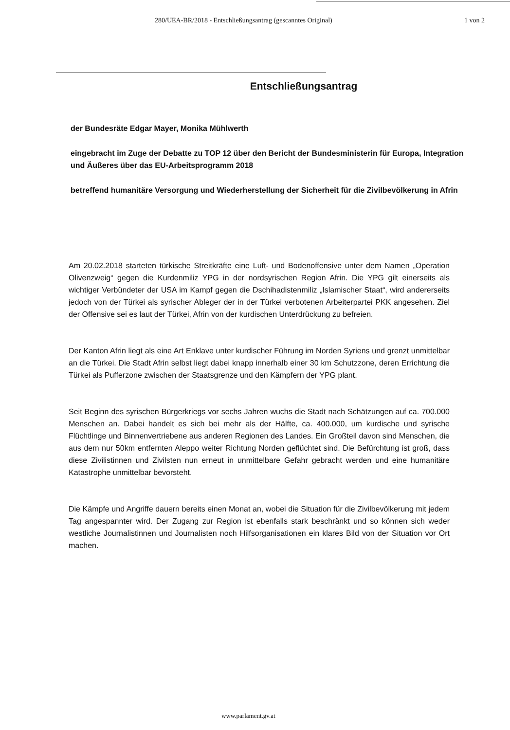280/UEA-BR/2018 - Entschließungsantrag (gescanntes Original) 1 von 2
Entschließungsantrag
der Bundesräte Edgar Mayer, Monika Mühlwerth
eingebracht im Zuge der Debatte zu TOP 12 über den Bericht der Bundesministerin für Europa, Integration und Äußeres über das EU-Arbeitsprogramm 2018
betreffend humanitäre Versorgung und Wiederherstellung der Sicherheit für die Zivilbevölkerung in Afrin
Am 20.02.2018 starteten türkische Streitkräfte eine Luft- und Bodenoffensive unter dem Namen „Operation Olivenzweig“ gegen die Kurdenmiliz YPG in der nordsyrischen Region Afrin. Die YPG gilt einerseits als wichtiger Verbündeter der USA im Kampf gegen die Dschihadistenmiliz „Islamischer Staat“, wird andererseits jedoch von der Türkei als syrischer Ableger der in der Türkei verbotenen Arbeiterpartei PKK angesehen. Ziel der Offensive sei es laut der Türkei, Afrin von der kurdischen Unterdrückung zu befreien.
Der Kanton Afrin liegt als eine Art Enklave unter kurdischer Führung im Norden Syriens und grenzt unmittelbar an die Türkei. Die Stadt Afrin selbst liegt dabei knapp innerhalb einer 30 km Schutzzone, deren Errichtung die Türkei als Pufferzone zwischen der Staatsgrenze und den Kämpfern der YPG plant.
Seit Beginn des syrischen Bürgerkriegs vor sechs Jahren wuchs die Stadt nach Schätzungen auf ca. 700.000 Menschen an. Dabei handelt es sich bei mehr als der Hälfte, ca. 400.000, um kurdische und syrische Flüchtlinge und Binnenvertriebene aus anderen Regionen des Landes. Ein Großteil davon sind Menschen, die aus dem nur 50km entfernten Aleppo weiter Richtung Norden geflüchtet sind. Die Befürchtung ist groß, dass diese Zivilistinnen und Zivilsten nun erneut in unmittelbare Gefahr gebracht werden und eine humanitäre Katastrophe unmittelbar bevorsteht.
Die Kämpfe und Angriffe dauern bereits einen Monat an, wobei die Situation für die Zivilbevölkerung mit jedem Tag angespannter wird. Der Zugang zur Region ist ebenfalls stark beschränkt und so können sich weder westliche Journalistinnen und Journalisten noch Hilfsorganisationen ein klares Bild von der Situation vor Ort machen.
www.parlament.gv.at